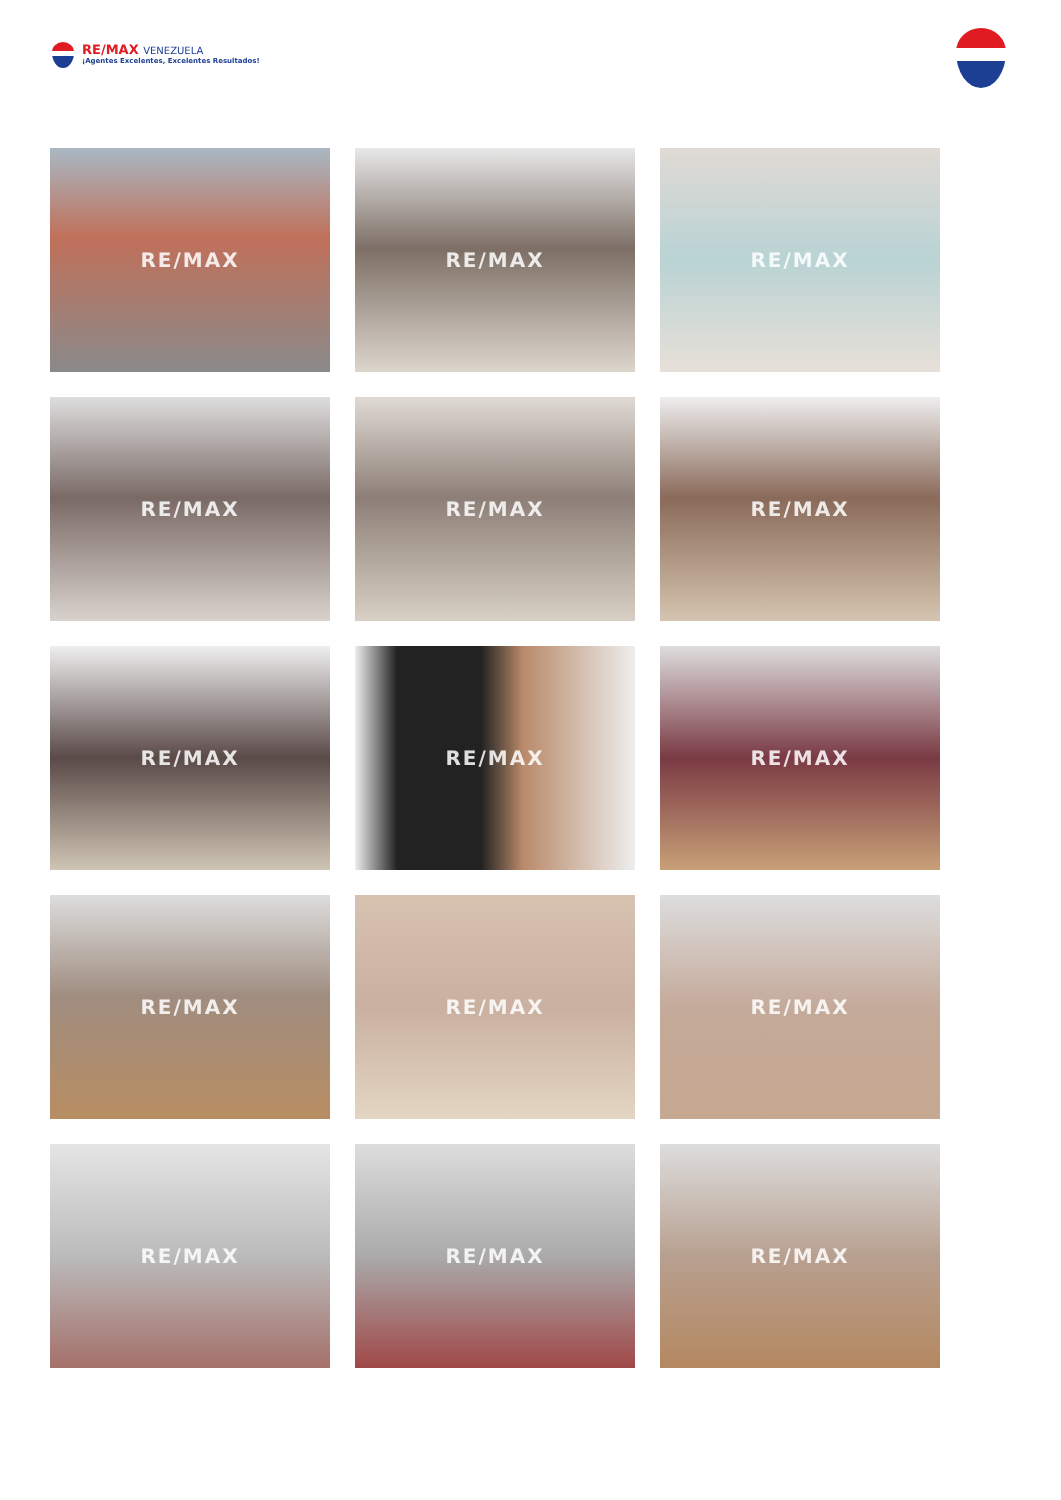RE/MAX VENEZUELA
¡Agentes Excelentes, Excelentes Resultados!
RE/MAX
RE/MAX
RE/MAX
RE/MAX
RE/MAX
RE/MAX
RE/MAX
RE/MAX
RE/MAX
RE/MAX
RE/MAX
RE/MAX
RE/MAX
RE/MAX
RE/MAX